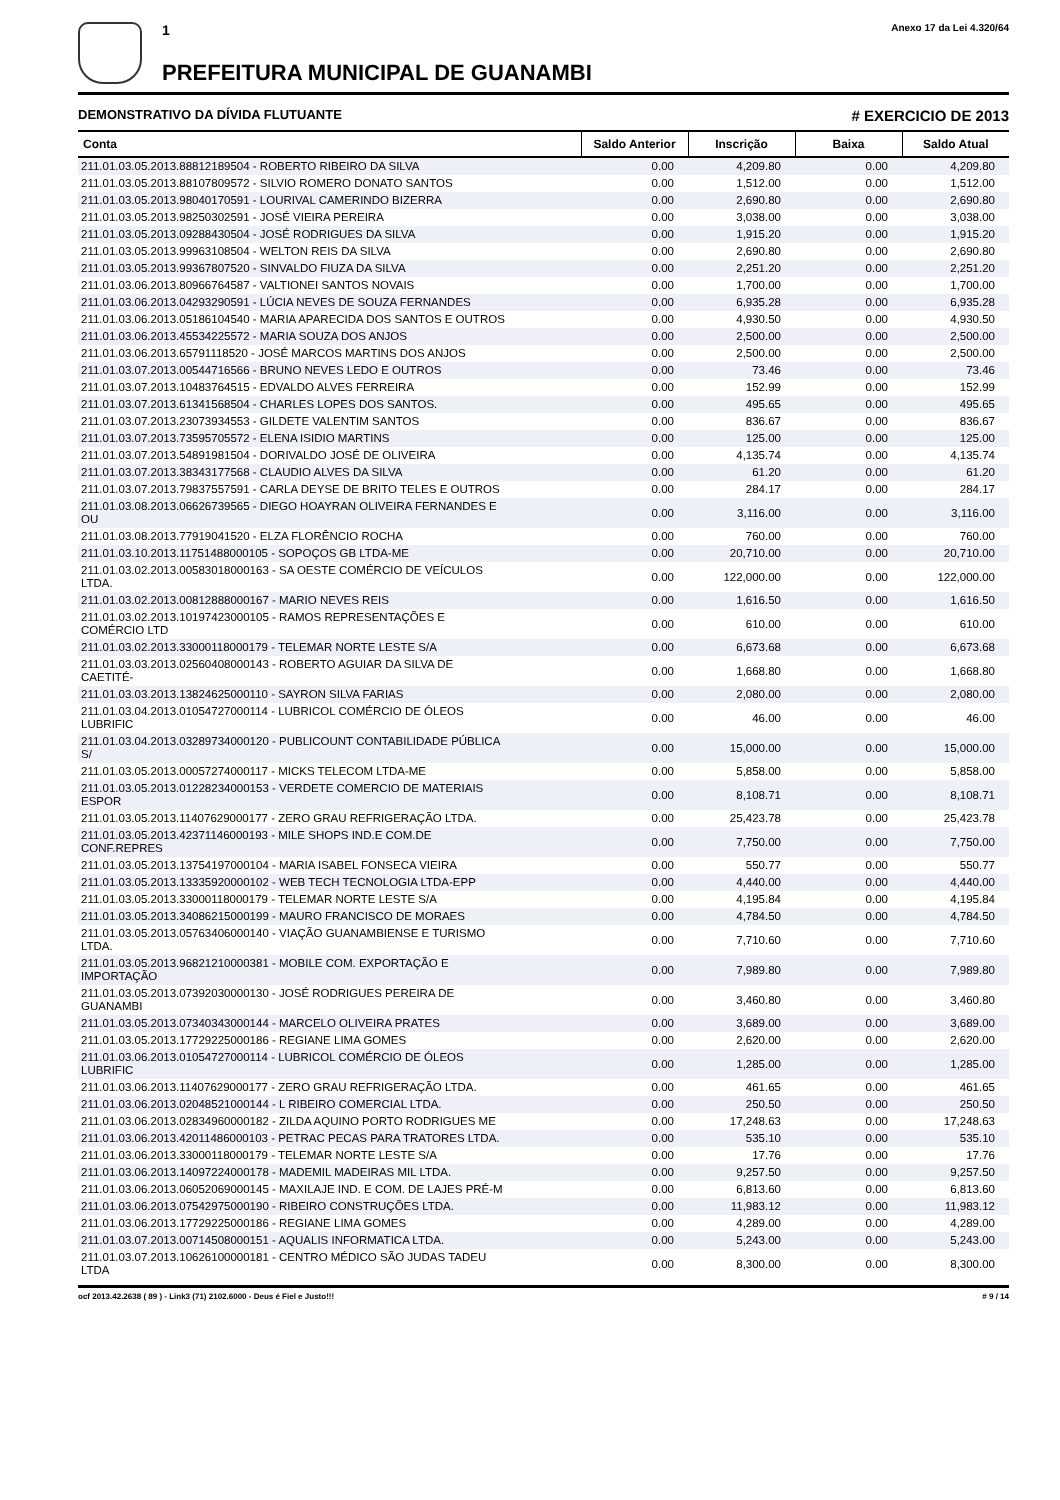1
PREFEITURA MUNICIPAL DE GUANAMBI
Anexo 17 da Lei 4.320/64
DEMONSTRATIVO DA DÍVIDA FLUTUANTE # EXERCICIO DE 2013
| Conta | Saldo Anterior | Inscrição | Baixa | Saldo Atual |
| --- | --- | --- | --- | --- |
| 211.01.03.05.2013.88812189504 - ROBERTO RIBEIRO DA SILVA | 0.00 | 4,209.80 | 0.00 | 4,209.80 |
| 211.01.03.05.2013.88107809572 - SILVIO ROMERO DONATO SANTOS | 0.00 | 1,512.00 | 0.00 | 1,512.00 |
| 211.01.03.05.2013.98040170591 - LOURIVAL CAMERINDO BIZERRA | 0.00 | 2,690.80 | 0.00 | 2,690.80 |
| 211.01.03.05.2013.98250302591 - JOSÉ VIEIRA PEREIRA | 0.00 | 3,038.00 | 0.00 | 3,038.00 |
| 211.01.03.05.2013.09288430504 - JOSÉ RODRIGUES DA SILVA | 0.00 | 1,915.20 | 0.00 | 1,915.20 |
| 211.01.03.05.2013.99963108504 - WELTON REIS DA SILVA | 0.00 | 2,690.80 | 0.00 | 2,690.80 |
| 211.01.03.05.2013.99367807520 - SINVALDO FIUZA DA SILVA | 0.00 | 2,251.20 | 0.00 | 2,251.20 |
| 211.01.03.06.2013.80966764587 - VALTIONEI SANTOS NOVAIS | 0.00 | 1,700.00 | 0.00 | 1,700.00 |
| 211.01.03.06.2013.04293290591 - LÚCIA NEVES DE SOUZA FERNANDES | 0.00 | 6,935.28 | 0.00 | 6,935.28 |
| 211.01.03.06.2013.05186104540 - MARIA APARECIDA DOS SANTOS E OUTROS | 0.00 | 4,930.50 | 0.00 | 4,930.50 |
| 211.01.03.06.2013.45534225572 - MARIA SOUZA DOS ANJOS | 0.00 | 2,500.00 | 0.00 | 2,500.00 |
| 211.01.03.06.2013.65791118520 - JOSÉ MARCOS MARTINS DOS ANJOS | 0.00 | 2,500.00 | 0.00 | 2,500.00 |
| 211.01.03.07.2013.00544716566 - BRUNO NEVES LEDO E OUTROS | 0.00 | 73.46 | 0.00 | 73.46 |
| 211.01.03.07.2013.10483764515 - EDVALDO ALVES FERREIRA | 0.00 | 152.99 | 0.00 | 152.99 |
| 211.01.03.07.2013.61341568504 - CHARLES LOPES DOS SANTOS. | 0.00 | 495.65 | 0.00 | 495.65 |
| 211.01.03.07.2013.23073934553 - GILDETE VALENTIM SANTOS | 0.00 | 836.67 | 0.00 | 836.67 |
| 211.01.03.07.2013.73595705572 - ELENA ISIDIO MARTINS | 0.00 | 125.00 | 0.00 | 125.00 |
| 211.01.03.07.2013.54891981504 - DORIVALDO JOSÉ DE OLIVEIRA | 0.00 | 4,135.74 | 0.00 | 4,135.74 |
| 211.01.03.07.2013.38343177568 - CLAUDIO ALVES DA SILVA | 0.00 | 61.20 | 0.00 | 61.20 |
| 211.01.03.07.2013.79837557591 - CARLA DEYSE DE BRITO TELES E OUTROS | 0.00 | 284.17 | 0.00 | 284.17 |
| 211.01.03.08.2013.06626739565 - DIEGO HOAYRAN OLIVEIRA FERNANDES E OU | 0.00 | 3,116.00 | 0.00 | 3,116.00 |
| 211.01.03.08.2013.77919041520 - ELZA FLORÊNCIO ROCHA | 0.00 | 760.00 | 0.00 | 760.00 |
| 211.01.03.10.2013.11751488000105 - SOPOÇOS GB LTDA-ME | 0.00 | 20,710.00 | 0.00 | 20,710.00 |
| 211.01.03.02.2013.00583018000163 - SA OESTE COMÉRCIO DE VEÍCULOS LTDA. | 0.00 | 122,000.00 | 0.00 | 122,000.00 |
| 211.01.03.02.2013.00812888000167 - MARIO NEVES REIS | 0.00 | 1,616.50 | 0.00 | 1,616.50 |
| 211.01.03.02.2013.10197423000105 - RAMOS REPRESENTAÇÕES E COMÉRCIO LTD | 0.00 | 610.00 | 0.00 | 610.00 |
| 211.01.03.02.2013.33000118000179 - TELEMAR NORTE LESTE S/A | 0.00 | 6,673.68 | 0.00 | 6,673.68 |
| 211.01.03.03.2013.02560408000143 - ROBERTO AGUIAR DA SILVA DE CAETITÉ- | 0.00 | 1,668.80 | 0.00 | 1,668.80 |
| 211.01.03.03.2013.13824625000110 - SAYRON SILVA FARIAS | 0.00 | 2,080.00 | 0.00 | 2,080.00 |
| 211.01.03.04.2013.01054727000114 - LUBRICOL COMÉRCIO DE ÓLEOS LUBRIFIC | 0.00 | 46.00 | 0.00 | 46.00 |
| 211.01.03.04.2013.03289734000120 - PUBLICOUNT CONTABILIDADE PÚBLICA S/ | 0.00 | 15,000.00 | 0.00 | 15,000.00 |
| 211.01.03.05.2013.00057274000117 - MICKS TELECOM LTDA-ME | 0.00 | 5,858.00 | 0.00 | 5,858.00 |
| 211.01.03.05.2013.01228234000153 - VERDETE COMERCIO DE MATERIAIS ESPOR | 0.00 | 8,108.71 | 0.00 | 8,108.71 |
| 211.01.03.05.2013.11407629000177 - ZERO GRAU REFRIGERAÇÃO LTDA. | 0.00 | 25,423.78 | 0.00 | 25,423.78 |
| 211.01.03.05.2013.42371146000193 - MILE SHOPS IND.E COM.DE CONF.REPRES | 0.00 | 7,750.00 | 0.00 | 7,750.00 |
| 211.01.03.05.2013.13754197000104 - MARIA ISABEL FONSECA VIEIRA | 0.00 | 550.77 | 0.00 | 550.77 |
| 211.01.03.05.2013.13335920000102 - WEB TECH TECNOLOGIA LTDA-EPP | 0.00 | 4,440.00 | 0.00 | 4,440.00 |
| 211.01.03.05.2013.33000118000179 - TELEMAR NORTE LESTE S/A | 0.00 | 4,195.84 | 0.00 | 4,195.84 |
| 211.01.03.05.2013.34086215000199 - MAURO FRANCISCO DE MORAES | 0.00 | 4,784.50 | 0.00 | 4,784.50 |
| 211.01.03.05.2013.05763406000140 - VIAÇÃO GUANAMBIENSE E TURISMO LTDA. | 0.00 | 7,710.60 | 0.00 | 7,710.60 |
| 211.01.03.05.2013.96821210000381 - MOBILE COM. EXPORTAÇÃO E IMPORTAÇÃO | 0.00 | 7,989.80 | 0.00 | 7,989.80 |
| 211.01.03.05.2013.07392030000130 - JOSÉ RODRIGUES PEREIRA DE GUANAMBI | 0.00 | 3,460.80 | 0.00 | 3,460.80 |
| 211.01.03.05.2013.07340343000144 - MARCELO OLIVEIRA PRATES | 0.00 | 3,689.00 | 0.00 | 3,689.00 |
| 211.01.03.05.2013.17729225000186 - REGIANE LIMA GOMES | 0.00 | 2,620.00 | 0.00 | 2,620.00 |
| 211.01.03.06.2013.01054727000114 - LUBRICOL COMÉRCIO DE ÓLEOS LUBRIFIC | 0.00 | 1,285.00 | 0.00 | 1,285.00 |
| 211.01.03.06.2013.11407629000177 - ZERO GRAU REFRIGERAÇÃO LTDA. | 0.00 | 461.65 | 0.00 | 461.65 |
| 211.01.03.06.2013.02048521000144 - L RIBEIRO COMERCIAL LTDA. | 0.00 | 250.50 | 0.00 | 250.50 |
| 211.01.03.06.2013.02834960000182 - ZILDA AQUINO PORTO RODRIGUES ME | 0.00 | 17,248.63 | 0.00 | 17,248.63 |
| 211.01.03.06.2013.42011486000103 - PETRAC PECAS PARA TRATORES LTDA. | 0.00 | 535.10 | 0.00 | 535.10 |
| 211.01.03.06.2013.33000118000179 - TELEMAR NORTE LESTE S/A | 0.00 | 17.76 | 0.00 | 17.76 |
| 211.01.03.06.2013.14097224000178 - MADEMIL MADEIRAS MIL LTDA. | 0.00 | 9,257.50 | 0.00 | 9,257.50 |
| 211.01.03.06.2013.06052069000145 - MAXILAJE IND. E COM. DE LAJES PRÉ-M | 0.00 | 6,813.60 | 0.00 | 6,813.60 |
| 211.01.03.06.2013.07542975000190 - RIBEIRO CONSTRUÇÕES LTDA. | 0.00 | 11,983.12 | 0.00 | 11,983.12 |
| 211.01.03.06.2013.17729225000186 - REGIANE LIMA GOMES | 0.00 | 4,289.00 | 0.00 | 4,289.00 |
| 211.01.03.07.2013.00714508000151 - AQUALIS INFORMATICA LTDA. | 0.00 | 5,243.00 | 0.00 | 5,243.00 |
| 211.01.03.07.2013.10626100000181 - CENTRO MÉDICO SÃO JUDAS TADEU LTDA | 0.00 | 8,300.00 | 0.00 | 8,300.00 |
ocf 2013.42.2638 ( 89 ) - Link3 (71) 2102.6000 - Deus é Fiel e Justo!!! # 9 / 14